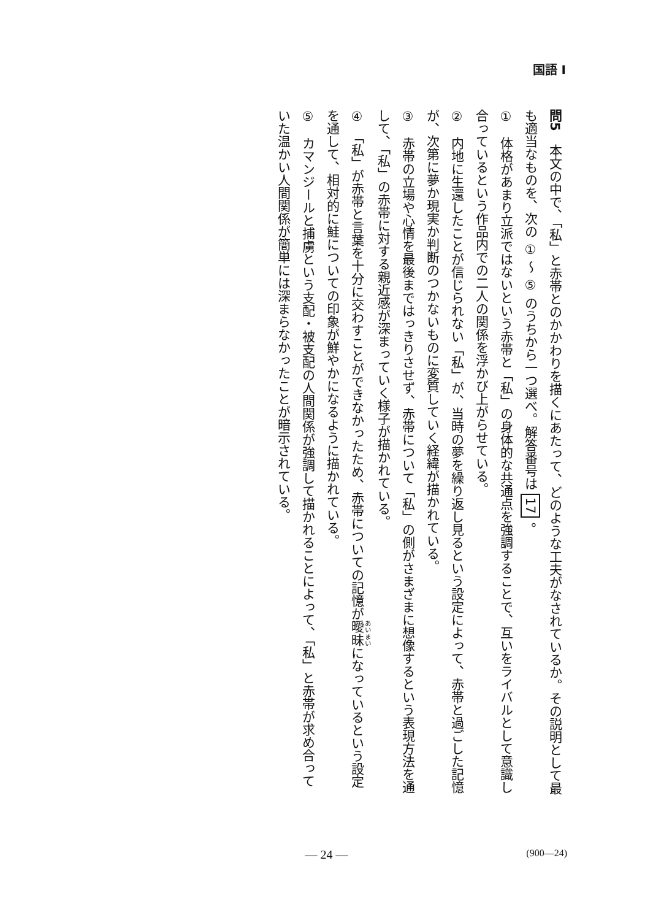国語 I
問5　本文の中で、「私」と赤帯とのかかわりを描くにあたって、どのような工夫がなされているか。その説明として最も適当なものを、次の ① ～ ⑤ のうちから一つ選べ。解答番号は 17 。
①　体格があまり立派ではないという赤帯と「私」の身体的な共通点を強調することで、互いをライバルとして意識し合っているという作品内での二人の関係を浮かび上がらせている。
②　内地に生還したことが信じられない「私」が、当時の夢を繰り返し見るという設定によって、赤帯と過ごした記憶が、次第に夢か現実か判断のつかないものに変質していく経緯が描かれている。
③　赤帯の立場や心情を最後まではっきりさせず、赤帯について「私」の側がさまざまに想像するという表現方法を通して、「私」の赤帯に対する親近感が深まっていく様子が描かれている。
④　「私」が赤帯と言葉を十分に交わすことができなかったため、赤帯についての記憶が曖昧になっているという設定を通して、相対的に鮭についての印象が鮮やかになるように描かれている。
⑤　カマンジールと捕虜という支配・被支配の人間関係が強調して描かれることによって、「私」と赤帯が求め合っていた温かい人間関係が簡単には深まらなかったことが暗示されている。
— 24 —
(900—24)